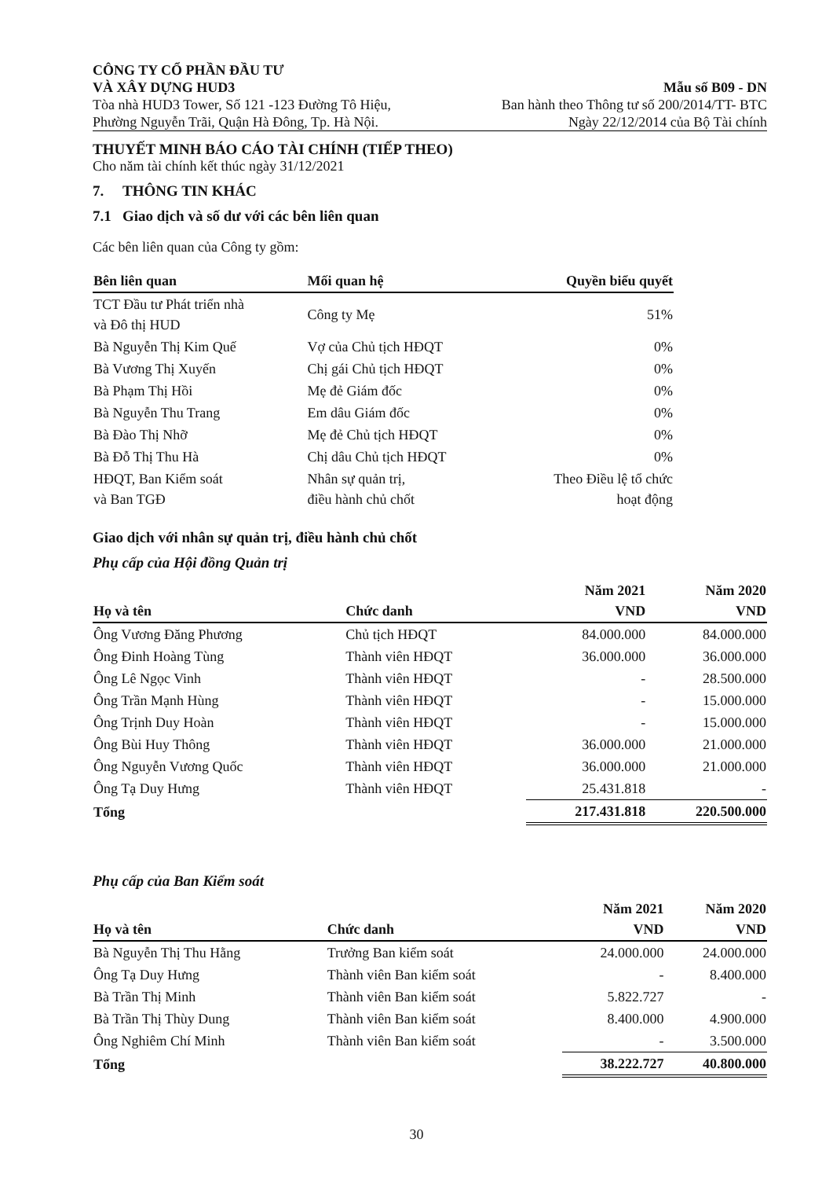CÔNG TY CỔ PHẦN ĐẦU TƯ
VÀ XÂY DỰNG HUD3
Tòa nhà HUD3 Tower, Số 121 -123 Đường Tô Hiệu,
Phường Nguyễn Trãi, Quận Hà Đông, Tp. Hà Nội.
Mẫu số B09 - DN
Ban hành theo Thông tư số 200/2014/TT- BTC
Ngày 22/12/2014 của Bộ Tài chính
THUYẾT MINH BÁO CÁO TÀI CHÍNH (TIẾP THEO)
Cho năm tài chính kết thúc ngày 31/12/2021
7. THÔNG TIN KHÁC
7.1 Giao dịch và số dư với các bên liên quan
Các bên liên quan của Công ty gồm:
| Bên liên quan | Mối quan hệ | Quyền biểu quyết |
| --- | --- | --- |
| TCT Đầu tư Phát triển nhà và Đô thị HUD | Công ty Mẹ | 51% |
| Bà Nguyễn Thị Kim Quế | Vợ của Chủ tịch HĐQT | 0% |
| Bà Vương Thị Xuyến | Chị gái Chủ tịch HĐQT | 0% |
| Bà Phạm Thị Hồi | Mẹ đẻ Giám đốc | 0% |
| Bà Nguyễn Thu Trang | Em dâu Giám đốc | 0% |
| Bà Đào Thị Nhỡ | Mẹ đẻ Chủ tịch HĐQT | 0% |
| Bà Đỗ Thị Thu Hà | Chị dâu Chủ tịch HĐQT | 0% |
| HĐQT, Ban Kiểm soát và Ban TGĐ | Nhân sự quản trị, điều hành chủ chốt | Theo Điều lệ tổ chức hoạt động |
Giao dịch với nhân sự quản trị, điều hành chủ chốt
Phụ cấp của Hội đồng Quản trị
| Họ và tên | Chức danh | Năm 2021 VND | Năm 2020 VND |
| --- | --- | --- | --- |
| Ông Vương Đăng Phương | Chủ tịch HĐQT | 84.000.000 | 84.000.000 |
| Ông Đinh Hoàng Tùng | Thành viên HĐQT | 36.000.000 | 36.000.000 |
| Ông Lê Ngọc Vinh | Thành viên HĐQT | - | 28.500.000 |
| Ông Trần Mạnh Hùng | Thành viên HĐQT | - | 15.000.000 |
| Ông Trịnh Duy Hoàn | Thành viên HĐQT | - | 15.000.000 |
| Ông Bùi Huy Thông | Thành viên HĐQT | 36.000.000 | 21.000.000 |
| Ông Nguyễn Vương Quốc | Thành viên HĐQT | 36.000.000 | 21.000.000 |
| Ông Tạ Duy Hưng | Thành viên HĐQT | 25.431.818 | - |
| Tổng | | 217.431.818 | 220.500.000 |
Phụ cấp của Ban Kiểm soát
| Họ và tên | Chức danh | Năm 2021 VND | Năm 2020 VND |
| --- | --- | --- | --- |
| Bà Nguyễn Thị Thu Hằng | Trưởng Ban kiểm soát | 24.000.000 | 24.000.000 |
| Ông Tạ Duy Hưng | Thành viên Ban kiểm soát | - | 8.400.000 |
| Bà Trần Thị Minh | Thành viên Ban kiểm soát | 5.822.727 | - |
| Bà Trần Thị Thùy Dung | Thành viên Ban kiểm soát | 8.400.000 | 4.900.000 |
| Ông Nghiêm Chí Minh | Thành viên Ban kiểm soát | - | 3.500.000 |
| Tổng | | 38.222.727 | 40.800.000 |
30